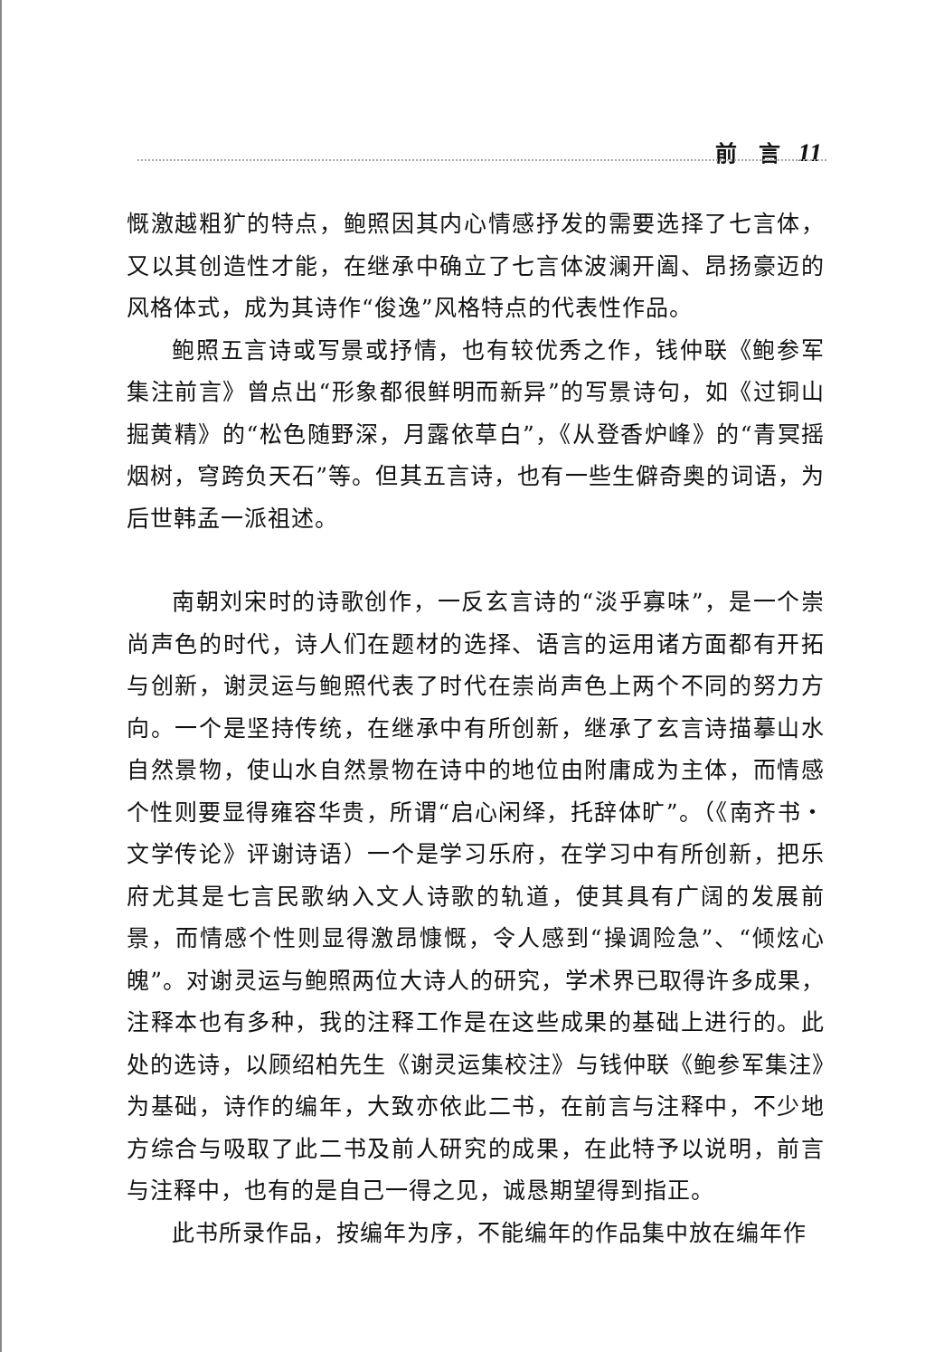前　言 11
慨激越粗犷的特点，鲍照因其内心情感抒发的需要选择了七言体，又以其创造性才能，在继承中确立了七言体波澜开阖、昂扬豪迈的风格体式，成为其诗作“俊逸”风格特点的代表性作品。
鲍照五言诗或写景或抒情，也有较优秀之作，钱仲联《鲍参军集注前言》曾点出“形象都很鲜明而新异”的写景诗句，如《过铜山掘黄精》的“松色随野深，月露依草白”，《从登香炉峰》的“青冥摇烟树，穹跨负天石”等。但其五言诗，也有一些生僻奇奥的词语，为后世韩孟一派祖述。
南朝刘宋时的诗歌创作，一反玄言诗的“淡乎寡味”，是一个崇尚声色的时代，诗人们在题材的选择、语言的运用诸方面都有开拓与创新，谢灵运与鲍照代表了时代在崇尚声色上两个不同的努力方向。一个是坚持传统，在继承中有所创新，继承了玄言诗描摹山水自然景物，使山水自然景物在诗中的地位由附庸成为主体，而情感个性则要显得雍容华贵，所谓“启心闲绎，托辞体旷”。（《南齐书・文学传论》评谢诗语）一个是学习乐府，在学习中有所创新，把乐府尤其是七言民歌纳入文人诗歌的轨道，使其具有广阔的发展前景，而情感个性则显得激昂慷慨，令人感到“操调险急”、“倾炫心魄”。对谢灵运与鲍照两位大诗人的研究，学术界已取得许多成果，注释本也有多种，我的注释工作是在这些成果的基础上进行的。此处的选诗，以顾绍柏先生《谢灵运集校注》与钱仲联《鲍参军集注》为基础，诗作的编年，大致亦依此二书，在前言与注释中，不少地方综合与吸取了此二书及前人研究的成果，在此特予以说明，前言与注释中，也有的是自己一得之见，诚恳期望得到指正。
此书所录作品，按编年为序，不能编年的作品集中放在编年作